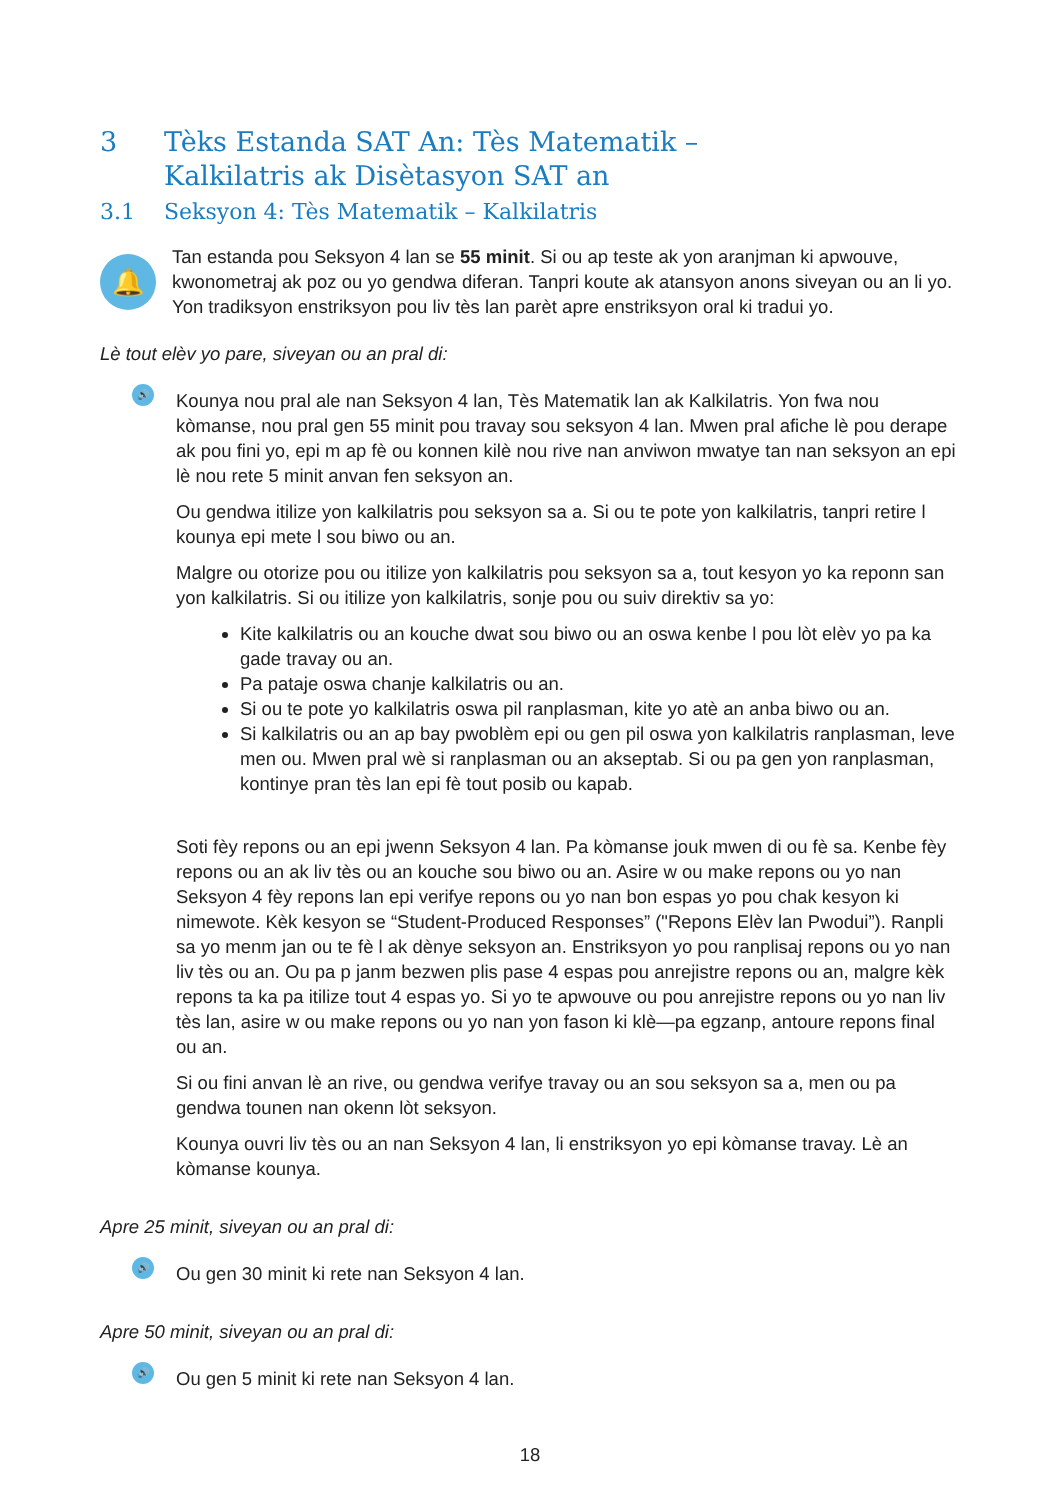3 Tèks Estanda SAT An: Tès Matematik –
Kalkilatris ak Disètasyon SAT an
3.1 Seksyon 4: Tès Matematik – Kalkilatris
🔔
Tan estanda pou Seksyon 4 lan se 55 minit. Si ou ap teste ak yon aranjman ki apwouve, kwonometraj ak poz ou yo gendwa diferan. Tanpri koute ak atansyon anons siveyan ou an li yo. Yon tradiksyon enstriksyon pou liv tès lan parèt apre enstriksyon oral ki tradui yo.
Lè tout elèv yo pare, siveyan ou an pral di:
🔊
Kounya nou pral ale nan Seksyon 4 lan, Tès Matematik lan ak Kalkilatris. Yon fwa nou kòmanse, nou pral gen 55 minit pou travay sou seksyon 4 lan. Mwen pral afiche lè pou derape ak pou fini yo, epi m ap fè ou konnen kilè nou rive nan anviwon mwatye tan nan seksyon an epi lè nou rete 5 minit anvan fen seksyon an.
Ou gendwa itilize yon kalkilatris pou seksyon sa a. Si ou te pote yon kalkilatris, tanpri retire l kounya epi mete l sou biwo ou an.
Malgre ou otorize pou ou itilize yon kalkilatris pou seksyon sa a, tout kesyon yo ka reponn san yon kalkilatris. Si ou itilize yon kalkilatris, sonje pou ou suiv direktiv sa yo:
Kite kalkilatris ou an kouche dwat sou biwo ou an oswa kenbe l pou lòt elèv yo pa ka gade travay ou an.
Pa pataje oswa chanje kalkilatris ou an.
Si ou te pote yo kalkilatris oswa pil ranplasman, kite yo atè an anba biwo ou an.
Si kalkilatris ou an ap bay pwoblèm epi ou gen pil oswa yon kalkilatris ranplasman, leve men ou. Mwen pral wè si ranplasman ou an akseptab. Si ou pa gen yon ranplasman, kontinye pran tès lan epi fè tout posib ou kapab.
Soti fèy repons ou an epi jwenn Seksyon 4 lan. Pa kòmanse jouk mwen di ou fè sa. Kenbe fèy repons ou an ak liv tès ou an kouche sou biwo ou an. Asire w ou make repons ou yo nan Seksyon 4 fèy repons lan epi verifye repons ou yo nan bon espas yo pou chak kesyon ki nimewote. Kèk kesyon se “Student-Produced Responses” ("Repons Elèv lan Pwodui”). Ranpli sa yo menm jan ou te fè l ak dènye seksyon an. Enstriksyon yo pou ranplisaj repons ou yo nan liv tès ou an. Ou pa p janm bezwen plis pase 4 espas pou anrejistre repons ou an, malgre kèk repons ta ka pa itilize tout 4 espas yo. Si yo te apwouve ou pou anrejistre repons ou yo nan liv tès lan, asire w ou make repons ou yo nan yon fason ki klè—pa egzanp, antoure repons final ou an.
Si ou fini anvan lè an rive, ou gendwa verifye travay ou an sou seksyon sa a, men ou pa gendwa tounen nan okenn lòt seksyon.
Kounya ouvri liv tès ou an nan Seksyon 4 lan, li enstriksyon yo epi kòmanse travay. Lè an kòmanse kounya.
Apre 25 minit, siveyan ou an pral di:
🔊
Ou gen 30 minit ki rete nan Seksyon 4 lan.
Apre 50 minit, siveyan ou an pral di:
🔊
Ou gen 5 minit ki rete nan Seksyon 4 lan.
18